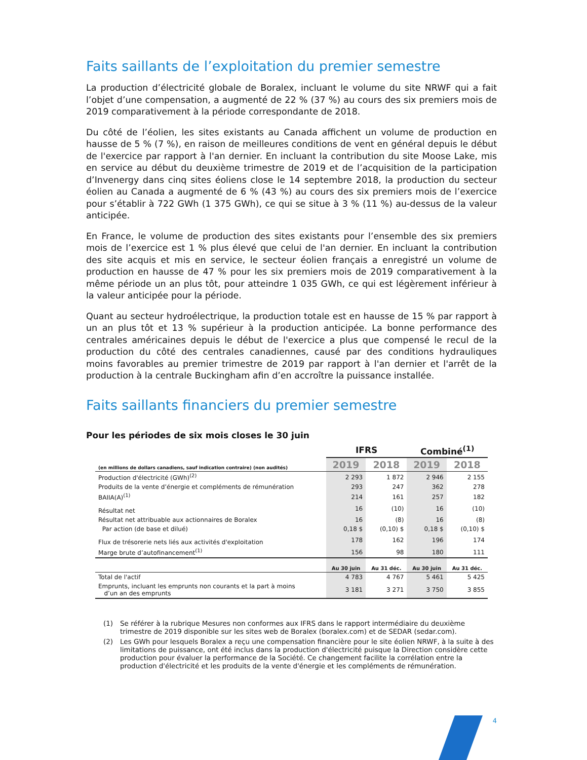Faits saillants de l’exploitation du premier semestre
La production d’électricité globale de Boralex, incluant le volume du site NRWF qui a fait l’objet d’une compensation, a augmenté de 22 % (37 %) au cours des six premiers mois de 2019 comparativement à la période correspondante de 2018.
Du côté de l’éolien, les sites existants au Canada affichent un volume de production en hausse de 5 % (7 %), en raison de meilleures conditions de vent en général depuis le début de l'exercice par rapport à l'an dernier. En incluant la contribution du site Moose Lake, mis en service au début du deuxième trimestre de 2019 et de l’acquisition de la participation d’Invenergy dans cinq sites éoliens close le 14 septembre 2018, la production du secteur éolien au Canada a augmenté de 6 % (43 %) au cours des six premiers mois de l’exercice pour s’établir à 722 GWh (1 375 GWh), ce qui se situe à 3 % (11 %) au-dessus de la valeur anticipée.
En France, le volume de production des sites existants pour l’ensemble des six premiers mois de l’exercice est 1 % plus élevé que celui de l'an dernier. En incluant la contribution des site acquis et mis en service, le secteur éolien français a enregistré un volume de production en hausse de 47 % pour les six premiers mois de 2019 comparativement à la même période un an plus tôt, pour atteindre 1 035 GWh, ce qui est légèrement inférieur à la valeur anticipée pour la période.
Quant au secteur hydroélectrique, la production totale est en hausse de 15 % par rapport à un an plus tôt et 13 % supérieur à la production anticipée. La bonne performance des centrales américaines depuis le début de l'exercice a plus que compensé le recul de la production du côté des centrales canadiennes, causé par des conditions hydrauliques moins favorables au premier trimestre de 2019 par rapport à l'an dernier et l'arrêt de la production à la centrale Buckingham afin d’en accroître la puissance installée.
Faits saillants financiers du premier semestre
Pour les périodes de six mois closes le 30 juin
| | IFRS | | Combiné<sup>(1)</sup> | |
| --- | --- | --- | --- | --- |
| (en millions de dollars canadiens, sauf indication contraire) (non audités) | 2019 | 2018 | 2019 | 2018 |
| Production d'électricité (GWh)<sup>(2)</sup> | 2 293 | 1 872 | 2 946 | 2 155 |
| Produits de la vente d’énergie et compléments de rémunération | 293 | 247 | 362 | 278 |
| BAIIA(A)<sup>(1)</sup> | 214 | 161 | 257 | 182 |
| Résultat net | 16 | (10) | 16 | (10) |
| Résultat net attribuable aux actionnaires de Boralex | 16 | (8) | 16 | (8) |
| Par action (de base et dilué) | 0,18 $ | (0,10) $ | 0,18 $ | (0,10) $ |
| Flux de trésorerie nets liés aux activités d'exploitation | 178 | 162 | 196 | 174 |
| Marge brute d’autofinancement<sup>(1)</sup> | 156 | 98 | 180 | 111 |
| | Au 30 juin | Au 31 déc. | Au 30 juin | Au 31 déc. |
| Total de l'actif | 4 783 | 4 767 | 5 461 | 5 425 |
| Emprunts, incluant les emprunts non courants et la part à moins d’un an des emprunts | 3 181 | 3 271 | 3 750 | 3 855 |
(1) Se référer à la rubrique Mesures non conformes aux IFRS dans le rapport intermédiaire du deuxième trimestre de 2019 disponible sur les sites web de Boralex (boralex.com) et de SEDAR (sedar.com).
(2) Les GWh pour lesquels Boralex a reçu une compensation financière pour le site éolien NRWF, à la suite à des limitations de puissance, ont été inclus dans la production d'électricité puisque la Direction considère cette production pour évaluer la performance de la Société. Ce changement facilite la corrélation entre la production d'électricité et les produits de la vente d'énergie et les compléments de rémunération.
4